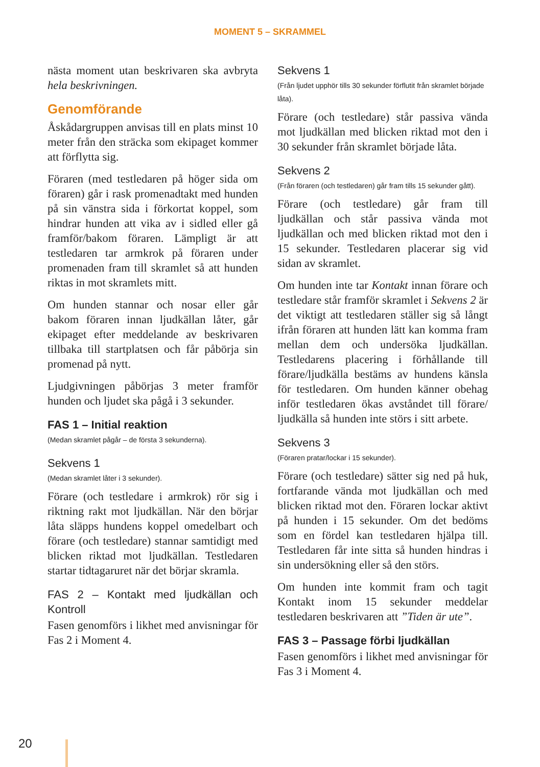MOMENT 5 – SKRAMMEL
nästa moment utan beskrivaren ska avbryta hela beskrivningen.
Genomförande
Åskådargruppen anvisas till en plats minst 10 meter från den sträcka som ekipaget kommer att förflytta sig.
Föraren (med testledaren på höger sida om föraren) går i rask promenadtakt med hunden på sin vänstra sida i förkortat koppel, som hindrar hunden att vika av i sidled eller gå framför/bakom föraren. Lämpligt är att testledaren tar armkrok på föraren under promenaden fram till skramlet så att hunden riktas in mot skramlets mitt.
Om hunden stannar och nosar eller går bakom föraren innan ljudkällan låter, går ekipaget efter meddelande av beskrivaren tillbaka till startplatsen och får påbörja sin promenad på nytt.
Ljudgivningen påbörjas 3 meter framför hunden och ljudet ska pågå i 3 sekunder.
FAS 1 – Initial reaktion
(Medan skramlet pågår – de första 3 sekunderna).
Sekvens 1
(Medan skramlet låter i 3 sekunder).
Förare (och testledare i armkrok) rör sig i riktning rakt mot ljudkällan. När den börjar låta släpps hundens koppel omedelbart och förare (och testledare) stannar samtidigt med blicken riktad mot ljudkällan. Testledaren startar tidtagaruret när det börjar skramla.
FAS 2 – Kontakt med ljudkällan och Kontroll
Fasen genomförs i likhet med anvisningar för Fas 2 i Moment 4.
Sekvens 1
(Från ljudet upphör tills 30 sekunder förflutit från skramlet började låta).
Förare (och testledare) står passiva vända mot ljudkällan med blicken riktad mot den i 30 sekunder från skramlet började låta.
Sekvens 2
(Från föraren (och testledaren) går fram tills 15 sekunder gått).
Förare (och testledare) går fram till ljudkällan och står passiva vända mot ljudkällan och med blicken riktad mot den i 15 sekunder. Testledaren placerar sig vid sidan av skramlet.
Om hunden inte tar Kontakt innan förare och testledare står framför skramlet i Sekvens 2 är det viktigt att testledaren ställer sig så långt ifrån föraren att hunden lätt kan komma fram mellan dem och undersöka ljudkällan. Testledarens placering i förhållande till förare/ljudkälla bestäms av hundens känsla för testledaren. Om hunden känner obehag inför testledaren ökas avståndet till förare/ ljudkälla så hunden inte störs i sitt arbete.
Sekvens 3
(Föraren pratar/lockar i 15 sekunder).
Förare (och testledare) sätter sig ned på huk, fortfarande vända mot ljudkällan och med blicken riktad mot den. Föraren lockar aktivt på hunden i 15 sekunder. Om det bedöms som en fördel kan testledaren hjälpa till. Testledaren får inte sitta så hunden hindras i sin undersökning eller så den störs.
Om hunden inte kommit fram och tagit Kontakt inom 15 sekunder meddelar testledaren beskrivaren att ”Tiden är ute”.
FAS 3 – Passage förbi ljudkällan
Fasen genomförs i likhet med anvisningar för Fas 3 i Moment 4.
20